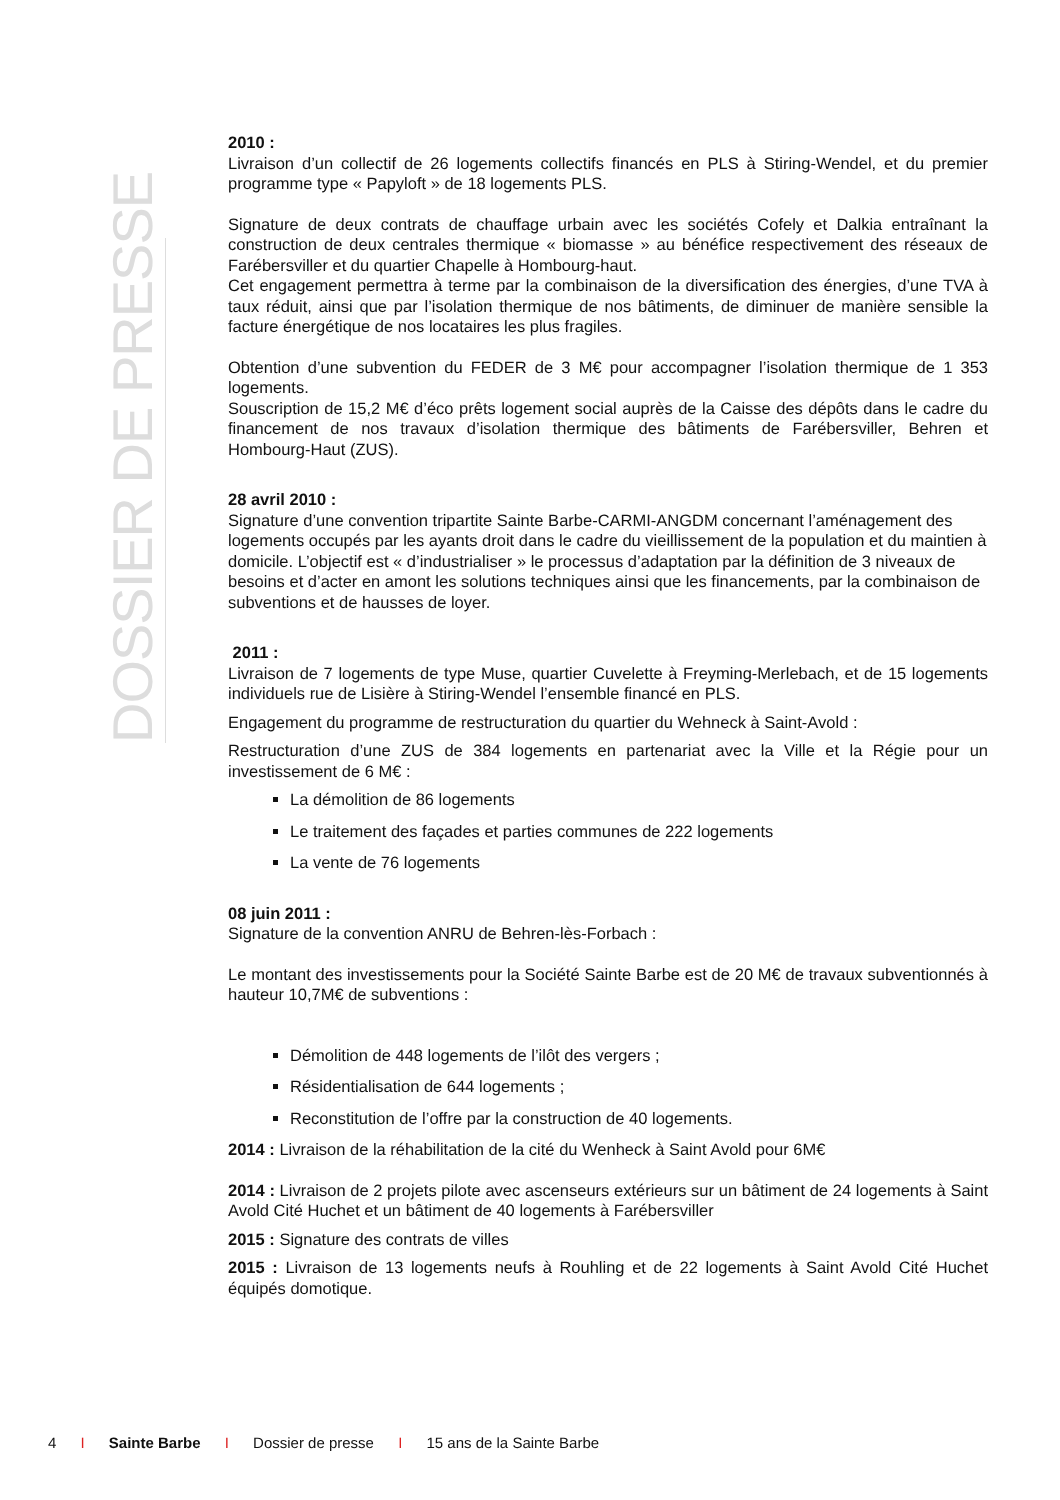DOSSIER DE PRESSE
2010 :
Livraison d’un collectif de 26 logements collectifs financés en PLS à Stiring-Wendel, et du premier programme type « Papyloft » de 18 logements PLS.
Signature de deux contrats de chauffage urbain avec les sociétés Cofely et Dalkia entraînant la construction de deux centrales thermique « biomasse » au bénéfice respectivement des réseaux de Farébersviller et du quartier Chapelle à Hombourg-haut.
Cet engagement permettra à terme par la combinaison de la diversification des énergies, d’une TVA à taux réduit, ainsi que par l’isolation thermique de nos bâtiments, de diminuer de manière sensible la facture énergétique de nos locataires les plus fragiles.
Obtention d’une subvention du FEDER de 3 M€ pour accompagner l’isolation thermique de 1 353 logements.
Souscription de 15,2 M€ d’éco prêts logement social auprès de la Caisse des dépôts dans le cadre du financement de nos travaux d’isolation thermique des bâtiments de Farébersviller, Behren et Hombourg-Haut (ZUS).
28 avril 2010 :
Signature d’une convention tripartite Sainte Barbe-CARMI-ANGDM concernant l’aménagement des logements occupés par les ayants droit dans le cadre du vieillissement de la population et du maintien à domicile. L’objectif est « d’industrialiser » le processus d’adaptation par la définition de 3 niveaux de besoins et d’acter en amont les solutions techniques ainsi que les financements, par la combinaison de subventions et de hausses de loyer.
2011 :
Livraison de 7 logements de type Muse, quartier Cuvelette à Freyming-Merlebach, et de 15 logements individuels rue de Lisière à Stiring-Wendel l’ensemble financé en PLS.
Engagement du programme de restructuration du quartier du Wehneck à Saint-Avold :
Restructuration d’une ZUS de 384 logements en partenariat avec la Ville et la Régie pour un investissement de 6 M€ :
La démolition de 86 logements
Le traitement des façades et parties communes de 222 logements
La vente de 76 logements
08 juin 2011 :
Signature de la convention ANRU de Behren-lès-Forbach :
Le montant des investissements pour la Société Sainte Barbe est de 20 M€ de travaux subventionnés à hauteur 10,7M€ de subventions :
Démolition de 448 logements de l’ilôt des vergers ;
Résidentialisation de 644 logements ;
Reconstitution de l’offre par la construction de 40 logements.
2014 : Livraison de la réhabilitation de la cité du Wenheck à Saint Avold pour 6M€
2014 : Livraison de 2 projets pilote avec ascenseurs extérieurs sur un bâtiment de 24 logements à Saint Avold Cité Huchet et un bâtiment de 40 logements à Farébersviller
2015 : Signature des contrats de villes
2015 : Livraison de 13 logements neufs à Rouhling et de 22 logements à Saint Avold Cité Huchet équipés domotique.
4 I Sainte Barbe I Dossier de presse I 15 ans de la Sainte Barbe